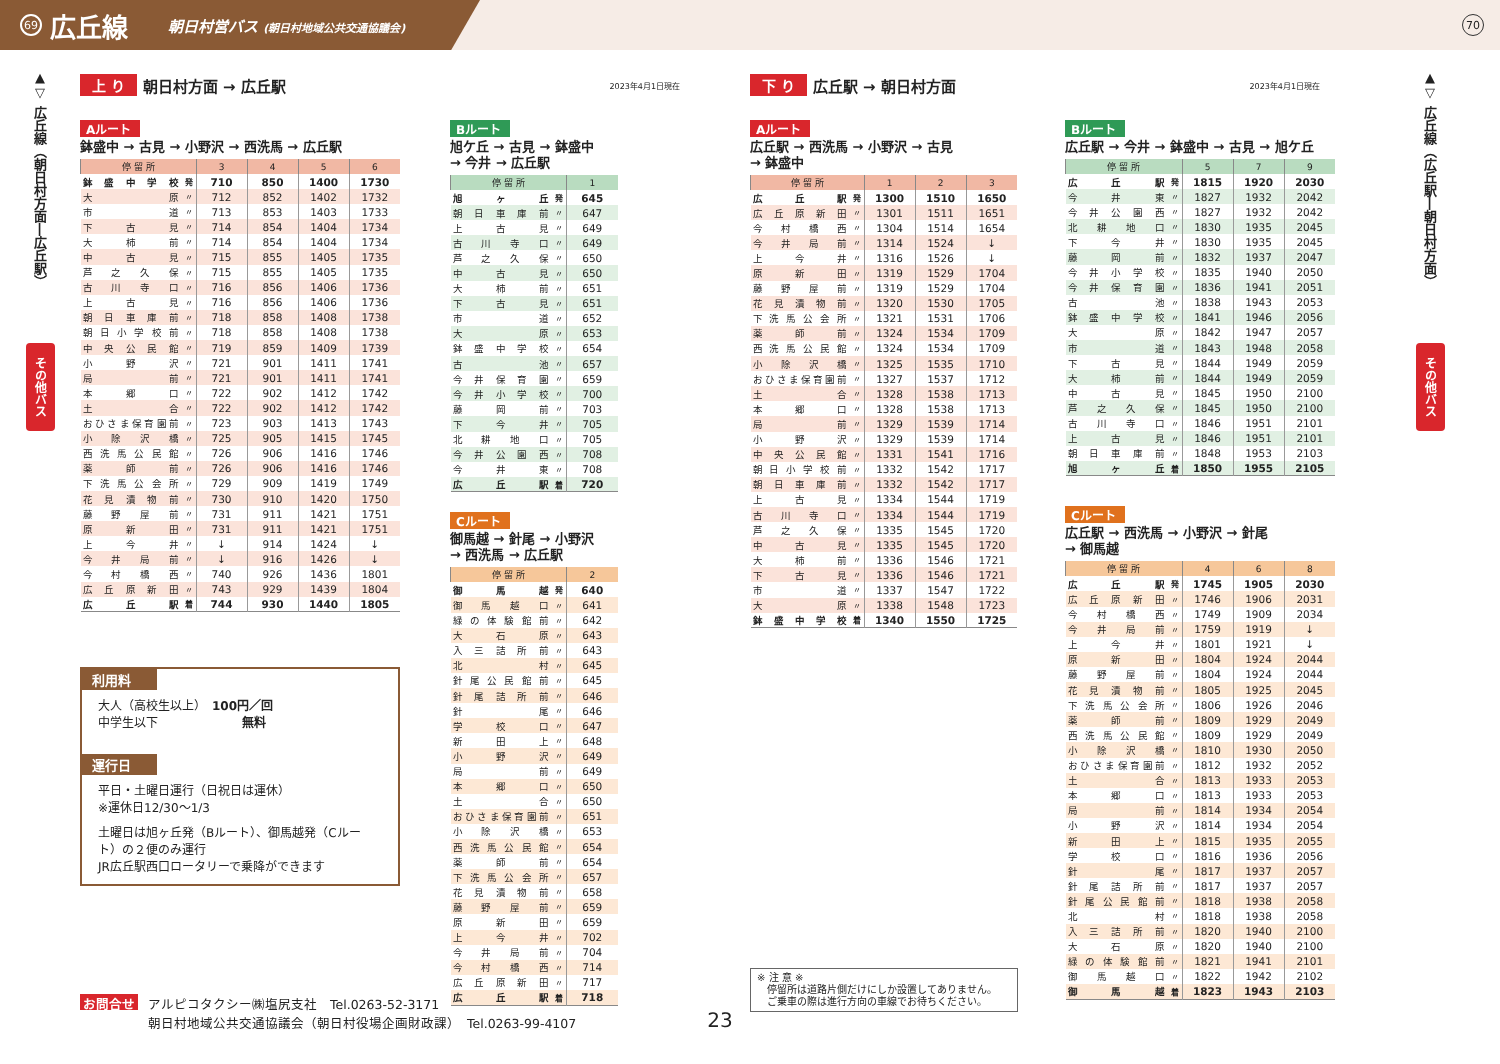69 広丘線 朝日村営バス (朝日村地域公共交通協議会)
70
▲
▽
広丘線（朝日村方面―広丘駅）
その他バス
上 り 朝日村方面 → 広丘駅 2023年4月1日現在
Aルート
鉢盛中 → 古見 → 小野沢 → 西洗馬 → 広丘駅
| 停 留 所 | | 3 | 4 | 5 | 6 |
| --- | --- | --- | --- | --- | --- |
| 鉢盛中学校 | 発 | 710 | 850 | 1400 | 1730 |
| 大原 | 〃 | 712 | 852 | 1402 | 1732 |
| 市道 | 〃 | 713 | 853 | 1403 | 1733 |
| 下古見 | 〃 | 714 | 854 | 1404 | 1734 |
| 大柿前 | 〃 | 714 | 854 | 1404 | 1734 |
| 中古見 | 〃 | 715 | 855 | 1405 | 1735 |
| 芦之久保 | 〃 | 715 | 855 | 1405 | 1735 |
| 古川寺口 | 〃 | 716 | 856 | 1406 | 1736 |
| 上古見 | 〃 | 716 | 856 | 1406 | 1736 |
| 朝日車庫前 | 〃 | 718 | 858 | 1408 | 1738 |
| 朝日小学校前 | 〃 | 718 | 858 | 1408 | 1738 |
| 中央公民館 | 〃 | 719 | 859 | 1409 | 1739 |
| 小野沢 | 〃 | 721 | 901 | 1411 | 1741 |
| 局前 | 〃 | 721 | 901 | 1411 | 1741 |
| 本郷口 | 〃 | 722 | 902 | 1412 | 1742 |
| 土合 | 〃 | 722 | 902 | 1412 | 1742 |
| おひさま保育園前 | 〃 | 723 | 903 | 1413 | 1743 |
| 小除沢橋 | 〃 | 725 | 905 | 1415 | 1745 |
| 西洗馬公民館 | 〃 | 726 | 906 | 1416 | 1746 |
| 薬師前 | 〃 | 726 | 906 | 1416 | 1746 |
| 下洗馬公会所 | 〃 | 729 | 909 | 1419 | 1749 |
| 花見漬物前 | 〃 | 730 | 910 | 1420 | 1750 |
| 藤野屋前 | 〃 | 731 | 911 | 1421 | 1751 |
| 原新田 | 〃 | 731 | 911 | 1421 | 1751 |
| 上今井 | 〃 | ↓ | 914 | 1424 | ↓ |
| 今井局前 | 〃 | ↓ | 916 | 1426 | ↓ |
| 今村橋西 | 〃 | 740 | 926 | 1436 | 1801 |
| 広丘原新田 | 〃 | 743 | 929 | 1439 | 1804 |
| 広丘駅 | 着 | 744 | 930 | 1440 | 1805 |
利用料
大人（高校生以上）　100円／回
中学生以下　　　　　　　無料
運行日
平日・土曜日運行（日祝日は運休）
※運休日12/30～1/3
土曜日は旭ヶ丘発（Bルート）、御馬越発（Cルート）の２便のみ運行
JR広丘駅西口ロータリーで乗降ができます
Bルート
旭ケ丘 → 古見 → 鉢盛中
→ 今井 → 広丘駅
| 停 留 所 | | 1 |
| --- | --- | --- |
| 旭ヶ丘 | 発 | 645 |
| 朝日車庫前 | 〃 | 647 |
| 上古見 | 〃 | 649 |
| 古川寺口 | 〃 | 649 |
| 芦之久保 | 〃 | 650 |
| 中古見 | 〃 | 650 |
| 大柿前 | 〃 | 651 |
| 下古見 | 〃 | 651 |
| 市道 | 〃 | 652 |
| 大原 | 〃 | 653 |
| 鉢盛中学校 | 〃 | 654 |
| 古池 | 〃 | 657 |
| 今井保育園 | 〃 | 659 |
| 今井小学校 | 〃 | 700 |
| 藤岡前 | 〃 | 703 |
| 下今井 | 〃 | 705 |
| 北耕地口 | 〃 | 705 |
| 今井公園西 | 〃 | 708 |
| 今井東 | 〃 | 708 |
| 広丘駅 | 着 | 720 |
Cルート
御馬越 → 針尾 → 小野沢
→ 西洗馬 → 広丘駅
| 停 留 所 | | 2 |
| --- | --- | --- |
| 御馬越 | 発 | 640 |
| 御馬越口 | 〃 | 641 |
| 緑の体験館前 | 〃 | 642 |
| 大石原 | 〃 | 643 |
| 入三詰所前 | 〃 | 643 |
| 北村 | 〃 | 645 |
| 針尾公民館前 | 〃 | 645 |
| 針尾詰所前 | 〃 | 646 |
| 針尾 | 〃 | 646 |
| 学校口 | 〃 | 647 |
| 新田上 | 〃 | 648 |
| 小野沢 | 〃 | 649 |
| 局前 | 〃 | 649 |
| 本郷口 | 〃 | 650 |
| 土合 | 〃 | 650 |
| おひさま保育園前 | 〃 | 651 |
| 小除沢橋 | 〃 | 653 |
| 西洗馬公民館 | 〃 | 654 |
| 薬師前 | 〃 | 654 |
| 下洗馬公会所 | 〃 | 657 |
| 花見漬物前 | 〃 | 658 |
| 藤野屋前 | 〃 | 659 |
| 原新田 | 〃 | 659 |
| 上今井 | 〃 | 702 |
| 今井局前 | 〃 | 704 |
| 今村橋西 | 〃 | 714 |
| 広丘原新田 | 〃 | 717 |
| 広丘駅 | 着 | 718 |
お問合せ アルピコタクシー㈱塩尻支社　Tel.0263-52-3171
朝日村地域公共交通協議会（朝日村役場企画財政課）　Tel.0263-99-4107
23
下 り 広丘駅 → 朝日村方面 2023年4月1日現在
Aルート
広丘駅 → 西洗馬 → 小野沢 → 古見
→ 鉢盛中
| 停 留 所 | | 1 | 2 | 3 |
| --- | --- | --- | --- | --- |
| 広丘駅 | 発 | 1300 | 1510 | 1650 |
| 広丘原新田 | 〃 | 1301 | 1511 | 1651 |
| 今村橋西 | 〃 | 1304 | 1514 | 1654 |
| 今井局前 | 〃 | 1314 | 1524 | ↓ |
| 上今井 | 〃 | 1316 | 1526 | ↓ |
| 原新田 | 〃 | 1319 | 1529 | 1704 |
| 藤野屋前 | 〃 | 1319 | 1529 | 1704 |
| 花見漬物前 | 〃 | 1320 | 1530 | 1705 |
| 下洗馬公会所 | 〃 | 1321 | 1531 | 1706 |
| 薬師前 | 〃 | 1324 | 1534 | 1709 |
| 西洗馬公民館 | 〃 | 1324 | 1534 | 1709 |
| 小除沢橋 | 〃 | 1325 | 1535 | 1710 |
| おひさま保育園前 | 〃 | 1327 | 1537 | 1712 |
| 土合 | 〃 | 1328 | 1538 | 1713 |
| 本郷口 | 〃 | 1328 | 1538 | 1713 |
| 局前 | 〃 | 1329 | 1539 | 1714 |
| 小野沢 | 〃 | 1329 | 1539 | 1714 |
| 中央公民館 | 〃 | 1331 | 1541 | 1716 |
| 朝日小学校前 | 〃 | 1332 | 1542 | 1717 |
| 朝日車庫前 | 〃 | 1332 | 1542 | 1717 |
| 上古見 | 〃 | 1334 | 1544 | 1719 |
| 古川寺口 | 〃 | 1334 | 1544 | 1719 |
| 芦之久保 | 〃 | 1335 | 1545 | 1720 |
| 中古見 | 〃 | 1335 | 1545 | 1720 |
| 大柿前 | 〃 | 1336 | 1546 | 1721 |
| 下古見 | 〃 | 1336 | 1546 | 1721 |
| 市道 | 〃 | 1337 | 1547 | 1722 |
| 大原 | 〃 | 1338 | 1548 | 1723 |
| 鉢盛中学校 | 着 | 1340 | 1550 | 1725 |
※ 注 意 ※
　停留所は道路片側だけにしか設置してありません。
　ご乗車の際は進行方向の車線でお待ちください。
Bルート
広丘駅 → 今井 → 鉢盛中 → 古見 → 旭ケ丘
| 停 留 所 | | 5 | 7 | 9 |
| --- | --- | --- | --- | --- |
| 広丘駅 | 発 | 1815 | 1920 | 2030 |
| 今井東 | 〃 | 1827 | 1932 | 2042 |
| 今井公園西 | 〃 | 1827 | 1932 | 2042 |
| 北耕地口 | 〃 | 1830 | 1935 | 2045 |
| 下今井 | 〃 | 1830 | 1935 | 2045 |
| 藤岡前 | 〃 | 1832 | 1937 | 2047 |
| 今井小学校 | 〃 | 1835 | 1940 | 2050 |
| 今井保育園 | 〃 | 1836 | 1941 | 2051 |
| 古池 | 〃 | 1838 | 1943 | 2053 |
| 鉢盛中学校 | 〃 | 1841 | 1946 | 2056 |
| 大原 | 〃 | 1842 | 1947 | 2057 |
| 市道 | 〃 | 1843 | 1948 | 2058 |
| 下古見 | 〃 | 1844 | 1949 | 2059 |
| 大柿前 | 〃 | 1844 | 1949 | 2059 |
| 中古見 | 〃 | 1845 | 1950 | 2100 |
| 芦之久保 | 〃 | 1845 | 1950 | 2100 |
| 古川寺口 | 〃 | 1846 | 1951 | 2101 |
| 上古見 | 〃 | 1846 | 1951 | 2101 |
| 朝日車庫前 | 〃 | 1848 | 1953 | 2103 |
| 旭ヶ丘 | 着 | 1850 | 1955 | 2105 |
Cルート
広丘駅 → 西洗馬 → 小野沢 → 針尾
→ 御馬越
| 停 留 所 | | 4 | 6 | 8 |
| --- | --- | --- | --- | --- |
| 広丘駅 | 発 | 1745 | 1905 | 2030 |
| 広丘原新田 | 〃 | 1746 | 1906 | 2031 |
| 今村橋西 | 〃 | 1749 | 1909 | 2034 |
| 今井局前 | 〃 | 1759 | 1919 | ↓ |
| 上今井 | 〃 | 1801 | 1921 | ↓ |
| 原新田 | 〃 | 1804 | 1924 | 2044 |
| 藤野屋前 | 〃 | 1804 | 1924 | 2044 |
| 花見漬物前 | 〃 | 1805 | 1925 | 2045 |
| 下洗馬公会所 | 〃 | 1806 | 1926 | 2046 |
| 薬師前 | 〃 | 1809 | 1929 | 2049 |
| 西洗馬公民館 | 〃 | 1809 | 1929 | 2049 |
| 小除沢橋 | 〃 | 1810 | 1930 | 2050 |
| おひさま保育園前 | 〃 | 1812 | 1932 | 2052 |
| 土合 | 〃 | 1813 | 1933 | 2053 |
| 本郷口 | 〃 | 1813 | 1933 | 2053 |
| 局前 | 〃 | 1814 | 1934 | 2054 |
| 小野沢 | 〃 | 1814 | 1934 | 2054 |
| 新田上 | 〃 | 1815 | 1935 | 2055 |
| 学校口 | 〃 | 1816 | 1936 | 2056 |
| 針尾 | 〃 | 1817 | 1937 | 2057 |
| 針尾詰所前 | 〃 | 1817 | 1937 | 2057 |
| 針尾公民館前 | 〃 | 1818 | 1938 | 2058 |
| 北村 | 〃 | 1818 | 1938 | 2058 |
| 入三詰所前 | 〃 | 1820 | 1940 | 2100 |
| 大石原 | 〃 | 1820 | 1940 | 2100 |
| 緑の体験館前 | 〃 | 1821 | 1941 | 2101 |
| 御馬越口 | 〃 | 1822 | 1942 | 2102 |
| 御馬越 | 着 | 1823 | 1943 | 2103 |
▲
▽
広丘線（広丘駅―朝日村方面）
その他バス